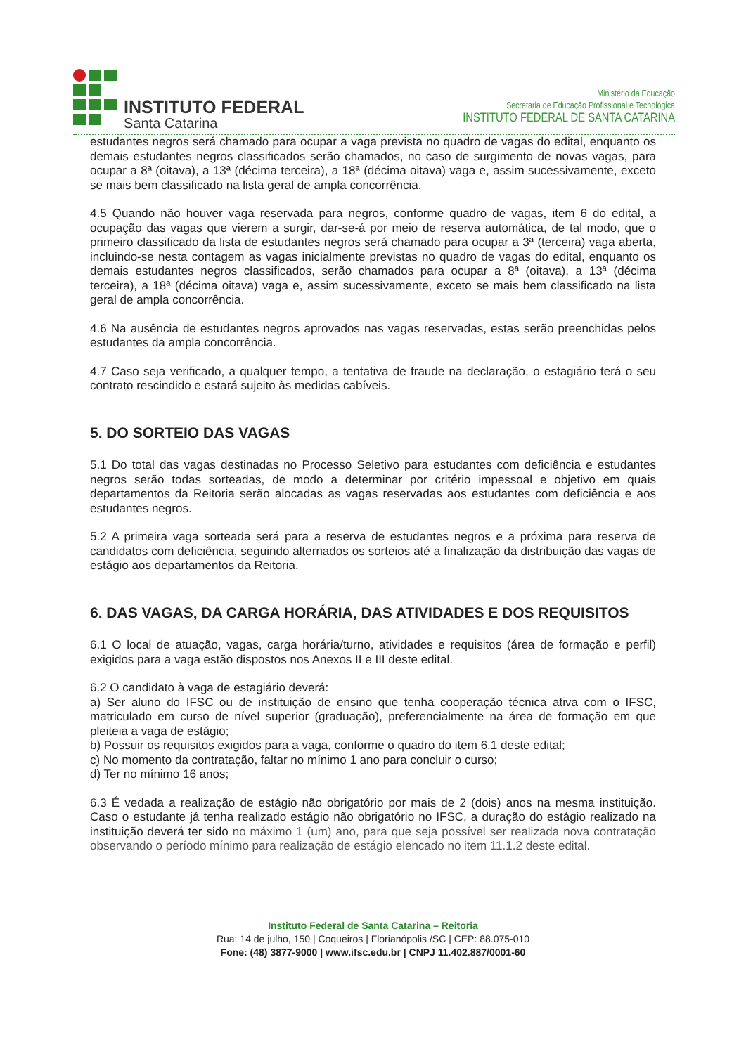INSTITUTO FEDERAL
Santa Catarina
Ministério da Educação
Secretaria de Educação Profissional e Tecnológica
INSTITUTO FEDERAL DE SANTA CATARINA
estudantes negros será chamado para ocupar a vaga prevista no quadro de vagas do edital, enquanto os demais estudantes negros classificados serão chamados, no caso de surgimento de novas vagas, para ocupar a 8ª (oitava), a 13ª (décima terceira), a 18ª (décima oitava) vaga e, assim sucessivamente, exceto se mais bem classificado na lista geral de ampla concorrência.
4.5 Quando não houver vaga reservada para negros, conforme quadro de vagas, item 6 do edital, a ocupação das vagas que vierem a surgir, dar-se-á por meio de reserva automática, de tal modo, que o primeiro classificado da lista de estudantes negros será chamado para ocupar a 3ª (terceira) vaga aberta, incluindo-se nesta contagem as vagas inicialmente previstas no quadro de vagas do edital, enquanto os demais estudantes negros classificados, serão chamados para ocupar a 8ª (oitava), a 13ª (décima terceira), a 18ª (décima oitava) vaga e, assim sucessivamente, exceto se mais bem classificado na lista geral de ampla concorrência.
4.6 Na ausência de estudantes negros aprovados nas vagas reservadas, estas serão preenchidas pelos estudantes da ampla concorrência.
4.7 Caso seja verificado, a qualquer tempo, a tentativa de fraude na declaração, o estagiário terá o seu contrato rescindido e estará sujeito às medidas cabíveis.
5. DO SORTEIO DAS VAGAS
5.1 Do total das vagas destinadas no Processo Seletivo para estudantes com deficiência e estudantes negros serão todas sorteadas, de modo a determinar por critério impessoal e objetivo em quais departamentos da Reitoria serão alocadas as vagas reservadas aos estudantes com deficiência e aos estudantes negros.
5.2 A primeira vaga sorteada será para a reserva de estudantes negros e a próxima para reserva de candidatos com deficiência, seguindo alternados os sorteios até a finalização da distribuição das vagas de estágio aos departamentos da Reitoria.
6. DAS VAGAS, DA CARGA HORÁRIA, DAS ATIVIDADES E DOS REQUISITOS
6.1 O local de atuação, vagas, carga horária/turno, atividades e requisitos (área de formação e perfil) exigidos para a vaga estão dispostos nos Anexos II e III deste edital.
6.2 O candidato à vaga de estagiário deverá:
a) Ser aluno do IFSC ou de instituição de ensino que tenha cooperação técnica ativa com o IFSC, matriculado em curso de nível superior (graduação), preferencialmente na área de formação em que pleiteia a vaga de estágio;
b) Possuir os requisitos exigidos para a vaga, conforme o quadro do item 6.1 deste edital;
c) No momento da contratação, faltar no mínimo 1 ano para concluir o curso;
d) Ter no mínimo 16 anos;
6.3 É vedada a realização de estágio não obrigatório por mais de 2 (dois) anos na mesma instituição. Caso o estudante já tenha realizado estágio não obrigatório no IFSC, a duração do estágio realizado na instituição deverá ter sido no máximo 1 (um) ano, para que seja possível ser realizada nova contratação observando o período mínimo para realização de estágio elencado no item 11.1.2 deste edital.
Instituto Federal de Santa Catarina – Reitoria
Rua: 14 de julho, 150 | Coqueiros | Florianópolis /SC | CEP: 88.075-010
Fone: (48) 3877-9000 | www.ifsc.edu.br | CNPJ 11.402.887/0001-60